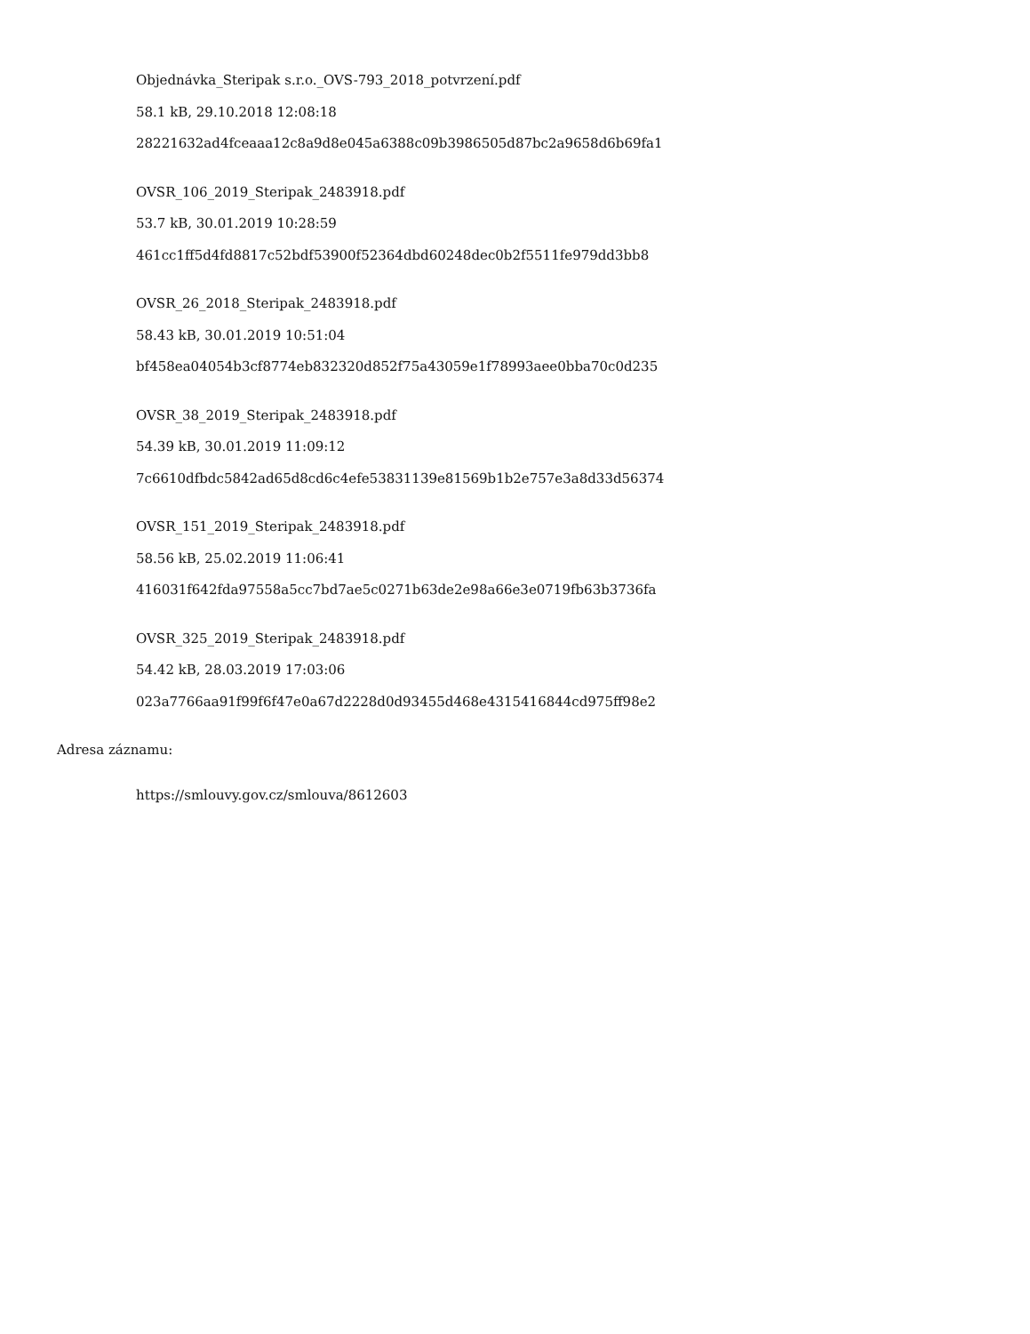Objednávka_Steripak s.r.o._OVS-793_2018_potvrzení.pdf
58.1 kB, 29.10.2018 12:08:18
28221632ad4fceaaa12c8a9d8e045a6388c09b3986505d87bc2a9658d6b69fa1
OVSR_106_2019_Steripak_2483918.pdf
53.7 kB, 30.01.2019 10:28:59
461cc1ff5d4fd8817c52bdf53900f52364dbd60248dec0b2f5511fe979dd3bb8
OVSR_26_2018_Steripak_2483918.pdf
58.43 kB, 30.01.2019 10:51:04
bf458ea04054b3cf8774eb832320d852f75a43059e1f78993aee0bba70c0d235
OVSR_38_2019_Steripak_2483918.pdf
54.39 kB, 30.01.2019 11:09:12
7c6610dfbdc5842ad65d8cd6c4efe53831139e81569b1b2e757e3a8d33d56374
OVSR_151_2019_Steripak_2483918.pdf
58.56 kB, 25.02.2019 11:06:41
416031f642fda97558a5cc7bd7ae5c0271b63de2e98a66e3e0719fb63b3736fa
OVSR_325_2019_Steripak_2483918.pdf
54.42 kB, 28.03.2019 17:03:06
023a7766aa91f99f6f47e0a67d2228d0d93455d468e4315416844cd975ff98e2
Adresa záznamu:
https://smlouvy.gov.cz/smlouva/8612603